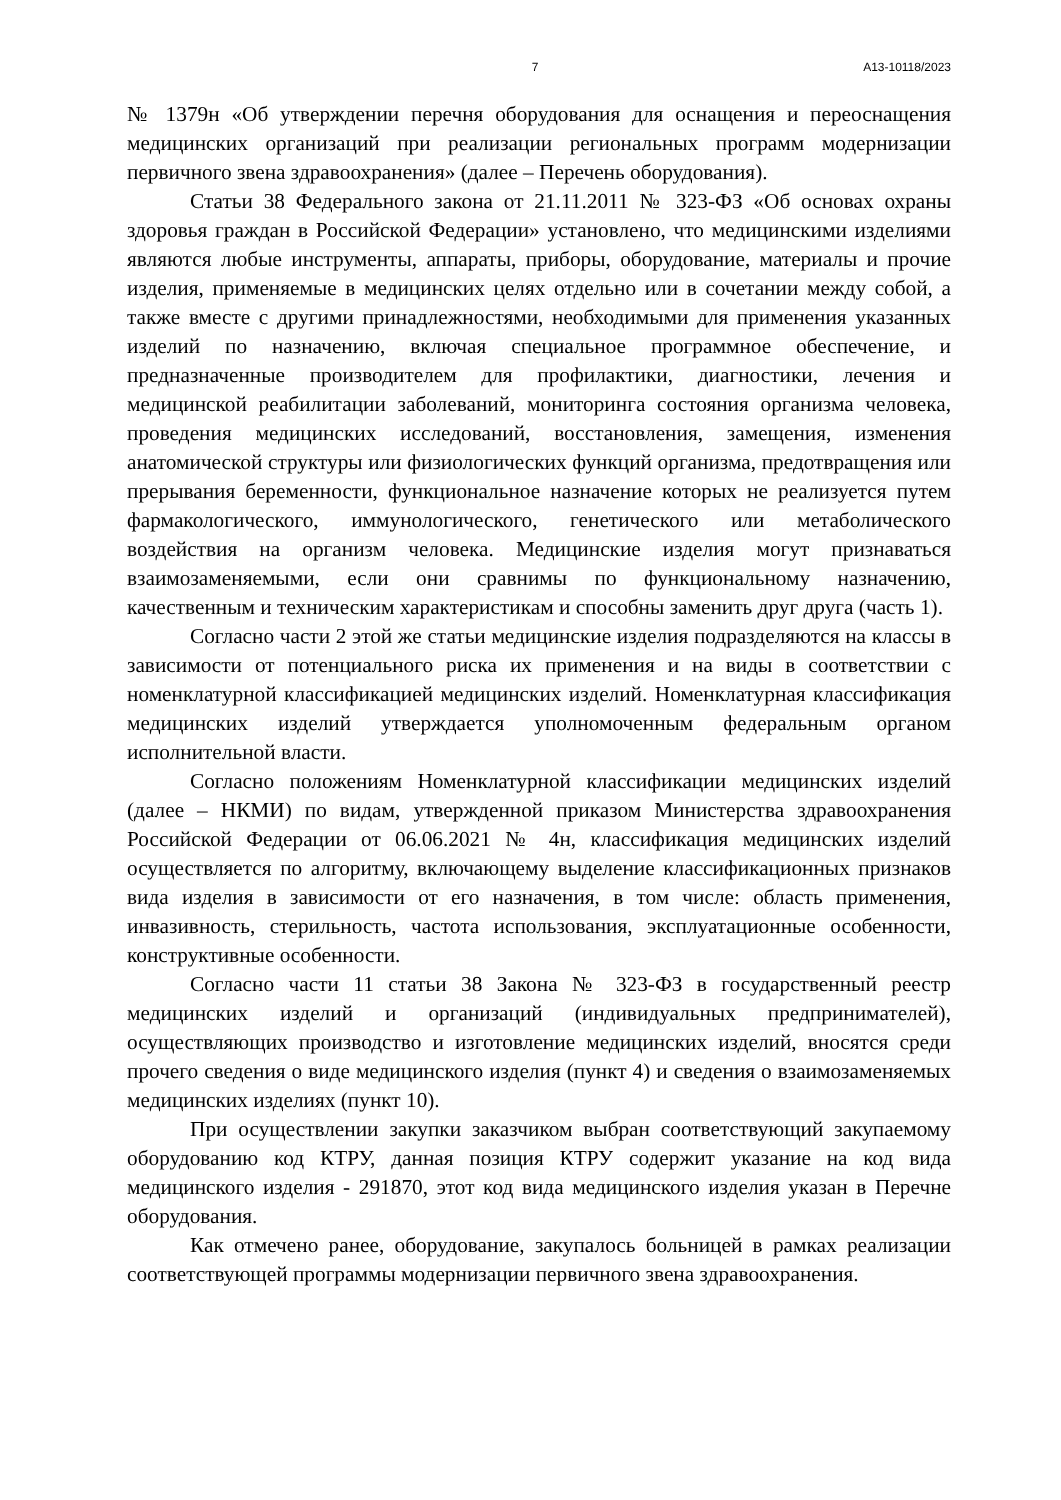7 А13-10118/2023
№ 1379н «Об утверждении перечня оборудования для оснащения и переоснащения медицинских организаций при реализации региональных программ модернизации первичного звена здравоохранения» (далее – Перечень оборудования).
Статьи 38 Федерального закона от 21.11.2011 № 323-ФЗ «Об основах охраны здоровья граждан в Российской Федерации» установлено, что медицинскими изделиями являются любые инструменты, аппараты, приборы, оборудование, материалы и прочие изделия, применяемые в медицинских целях отдельно или в сочетании между собой, а также вместе с другими принадлежностями, необходимыми для применения указанных изделий по назначению, включая специальное программное обеспечение, и предназначенные производителем для профилактики, диагностики, лечения и медицинской реабилитации заболеваний, мониторинга состояния организма человека, проведения медицинских исследований, восстановления, замещения, изменения анатомической структуры или физиологических функций организма, предотвращения или прерывания беременности, функциональное назначение которых не реализуется путем фармакологического, иммунологического, генетического или метаболического воздействия на организм человека. Медицинские изделия могут признаваться взаимозаменяемыми, если они сравнимы по функциональному назначению, качественным и техническим характеристикам и способны заменить друг друга (часть 1).
Согласно части 2 этой же статьи медицинские изделия подразделяются на классы в зависимости от потенциального риска их применения и на виды в соответствии с номенклатурной классификацией медицинских изделий. Номенклатурная классификация медицинских изделий утверждается уполномоченным федеральным органом исполнительной власти.
Согласно положениям Номенклатурной классификации медицинских изделий (далее – НКМИ) по видам, утвержденной приказом Министерства здравоохранения Российской Федерации от 06.06.2021 № 4н, классификация медицинских изделий осуществляется по алгоритму, включающему выделение классификационных признаков вида изделия в зависимости от его назначения, в том числе: область применения, инвазивность, стерильность, частота использования, эксплуатационные особенности, конструктивные особенности.
Согласно части 11 статьи 38 Закона № 323-ФЗ в государственный реестр медицинских изделий и организаций (индивидуальных предпринимателей), осуществляющих производство и изготовление медицинских изделий, вносятся среди прочего сведения о виде медицинского изделия (пункт 4) и сведения о взаимозаменяемых медицинских изделиях (пункт 10).
При осуществлении закупки заказчиком выбран соответствующий закупаемому оборудованию код КТРУ, данная позиция КТРУ содержит указание на код вида медицинского изделия - 291870, этот код вида медицинского изделия указан в Перечне оборудования.
Как отмечено ранее, оборудование, закупалось больницей в рамках реализации соответствующей программы модернизации первичного звена здравоохранения.